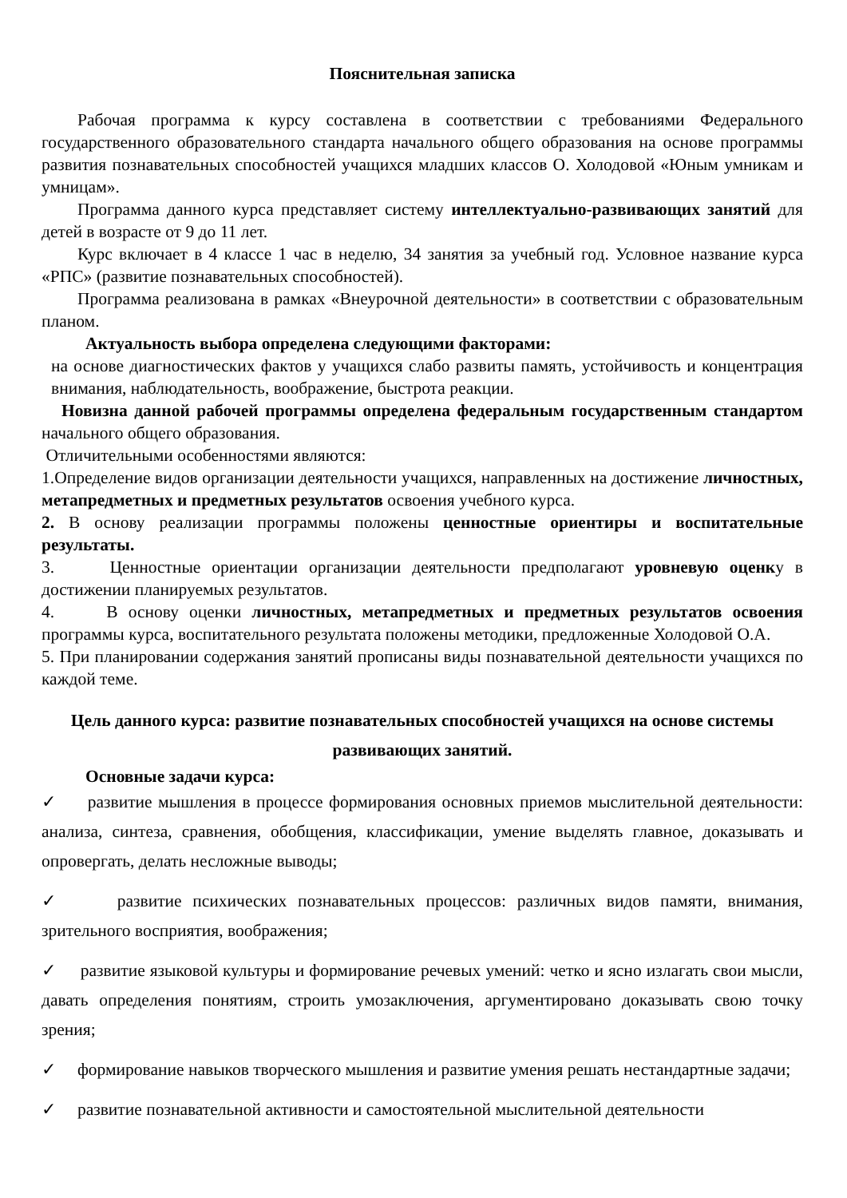Пояснительная записка
Рабочая программа к курсу составлена в соответствии с требованиями Федерального государственного образовательного стандарта начального общего образования на основе программы развития познавательных способностей учащихся младших классов О. Холодовой «Юным умникам и умницам».
Программа данного курса представляет систему интеллектуально-развивающих занятий для детей в возрасте от 9 до 11 лет.
Курс включает в 4 классе 1 час в неделю, 34 занятия за учебный год. Условное название курса «РПС» (развитие познавательных способностей).
Программа реализована в рамках «Внеурочной деятельности» в соответствии с образовательным планом.
Актуальность выбора определена следующими факторами:
на основе диагностических фактов у учащихся слабо развиты память, устойчивость и концентрация внимания, наблюдательность, воображение, быстрота реакции.
Новизна данной рабочей программы определена федеральным государственным стандартом начального общего образования.
Отличительными особенностями являются:
1.Определение видов организации деятельности учащихся, направленных на достижение личностных, метапредметных и предметных результатов освоения учебного курса.
2. В основу реализации программы положены ценностные ориентиры и воспитательные результаты.
3. Ценностные ориентации организации деятельности предполагают уровневую оценку в достижении планируемых результатов.
4. В основу оценки личностных, метапредметных и предметных результатов освоения программы курса, воспитательного результата положены методики, предложенные Холодовой О.А.
5. При планировании содержания занятий прописаны виды познавательной деятельности учащихся по каждой теме.
Цель данного курса: развитие познавательных способностей учащихся на основе системы развивающих занятий.
Основные задачи курса:
✓ развитие мышления в процессе формирования основных приемов мыслительной деятельности: анализа, синтеза, сравнения, обобщения, классификации, умение выделять главное, доказывать и опровергать, делать несложные выводы;
✓ развитие психических познавательных процессов: различных видов памяти, внимания, зрительного восприятия, воображения;
✓ развитие языковой культуры и формирование речевых умений: четко и ясно излагать свои мысли, давать определения понятиям, строить умозаключения, аргументировано доказывать свою точку зрения;
✓ формирование навыков творческого мышления и развитие умения решать нестандартные задачи;
✓ развитие познавательной активности и самостоятельной мыслительной деятельности